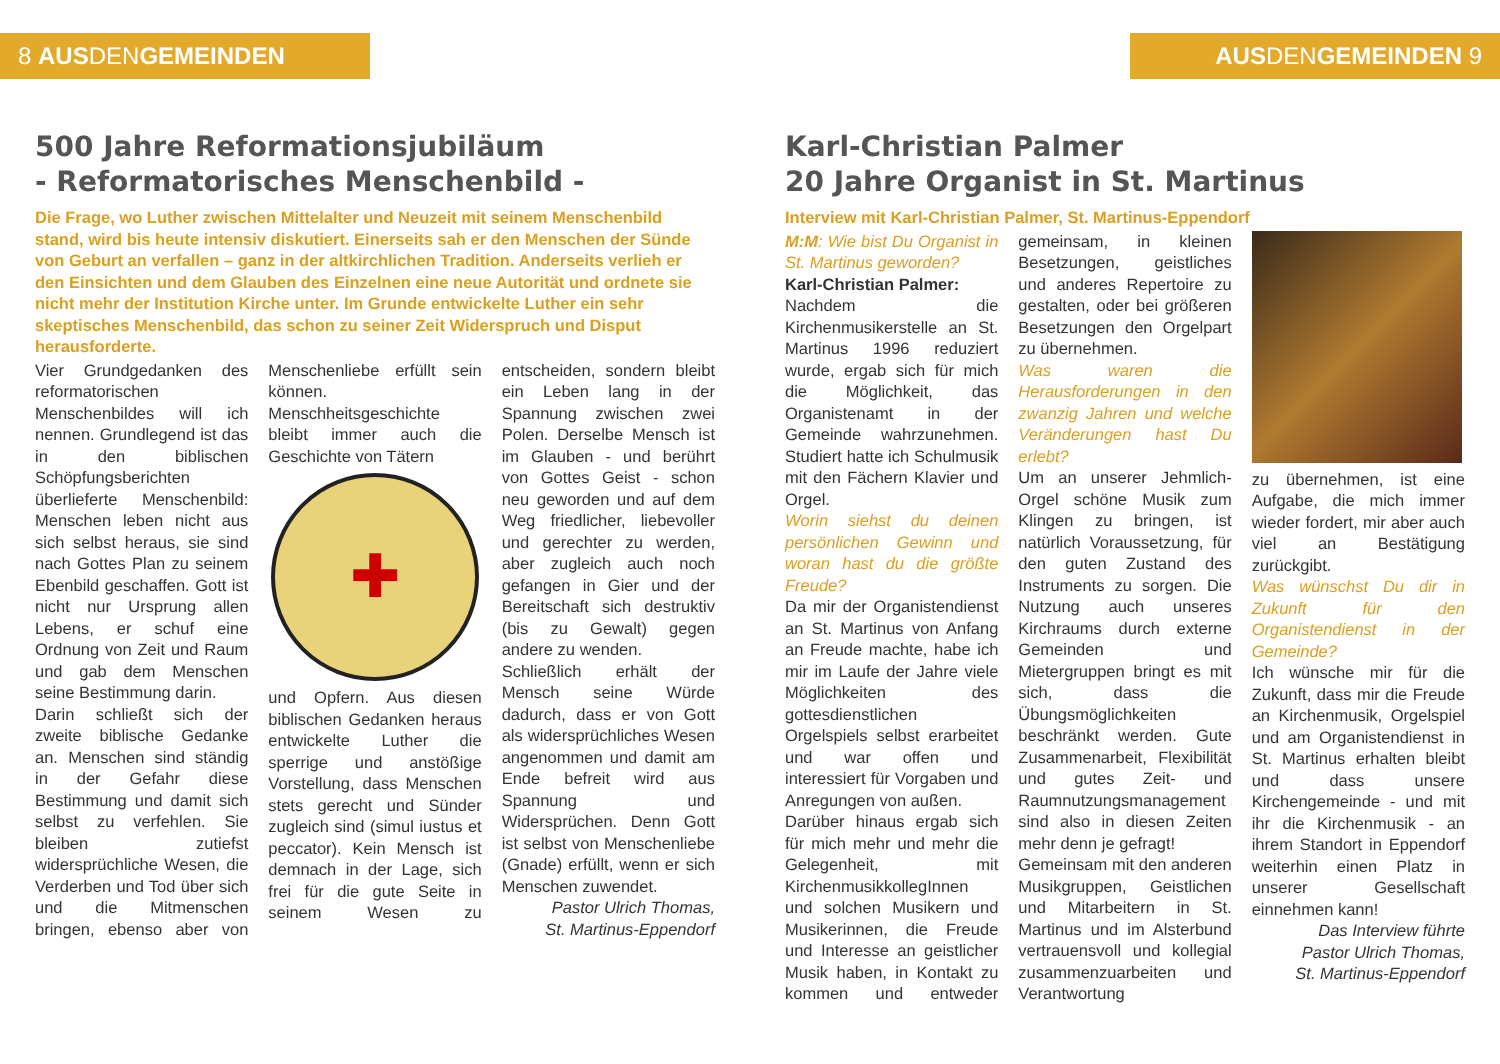8 AUS DEN GEMEINDEN
500 Jahre Reformationsjubiläum
- Reformatorisches Menschenbild -
Die Frage, wo Luther zwischen Mittelalter und Neuzeit mit seinem Menschenbild stand, wird bis heute intensiv diskutiert. Einerseits sah er den Menschen der Sünde von Geburt an verfallen – ganz in der altkirchlichen Tradition. Anderseits verlieh er den Einsichten und dem Glauben des Einzelnen eine neue Autorität und ordnete sie nicht mehr der Institution Kirche unter. Im Grunde entwickelte Luther ein sehr skeptisches Menschenbild, das schon zu seiner Zeit Widerspruch und Disput herausforderte.
Vier Grundgedanken des reformatorischen Menschenbildes will ich nennen. Grundlegend ist das in den biblischen Schöpfungsberichten überlieferte Menschenbild: Menschen leben nicht aus sich selbst heraus, sie sind nach Gottes Plan zu seinem Ebenbild geschaffen. Gott ist nicht nur Ursprung allen Lebens, er schuf eine Ordnung von Zeit und Raum und gab dem Menschen seine Bestimmung darin.
Darin schließt sich der zweite biblische Gedanke an. Menschen sind ständig in der Gefahr diese Bestimmung und damit sich selbst zu verfehlen. Sie bleiben zutiefst widersprüchliche Wesen, die Verderben und Tod über sich und die Mitmenschen bringen, ebenso aber von Menschenliebe erfüllt sein können. Menschheitsgeschichte bleibt immer auch die Geschichte von Tätern
✚
und Opfern. Aus diesen biblischen Gedanken heraus entwickelte Luther die sperrige und anstößige Vorstellung, dass Menschen stets gerecht und Sünder zugleich sind (simul iustus et peccator). Kein Mensch ist demnach in der Lage, sich frei für die gute Seite in seinem Wesen zu entscheiden, sondern bleibt ein Leben lang in der Spannung zwischen zwei Polen. Derselbe Mensch ist im Glauben - und berührt von Gottes Geist - schon neu geworden und auf dem Weg friedlicher, liebevoller und gerechter zu werden, aber zugleich auch noch gefangen in Gier und der Bereitschaft sich destruktiv (bis zu Gewalt) gegen andere zu wenden.
Schließlich erhält der Mensch seine Würde dadurch, dass er von Gott als widersprüchliches Wesen angenommen und damit am Ende befreit wird aus Spannung und Widersprüchen. Denn Gott ist selbst von Menschenliebe (Gnade) erfüllt, wenn er sich Menschen zuwendet.
Pastor Ulrich Thomas,
St. Martinus-Eppendorf
AUS DEN GEMEINDEN 9
Karl-Christian Palmer
20 Jahre Organist in St. Martinus
Interview mit Karl-Christian Palmer, St. Martinus-Eppendorf
M:M: Wie bist Du Organist in St. Martinus geworden?
Karl-Christian Palmer:
Nachdem die Kirchenmusikerstelle an St. Martinus 1996 reduziert wurde, ergab sich für mich die Möglichkeit, das Organistenamt in der Gemeinde wahrzunehmen. Studiert hatte ich Schulmusik mit den Fächern Klavier und Orgel.
Worin siehst du deinen persönlichen Gewinn und woran hast du die größte Freude?
Da mir der Organistendienst an St. Martinus von Anfang an Freude machte, habe ich mir im Laufe der Jahre viele Möglichkeiten des gottesdienstlichen Orgelspiels selbst erarbeitet und war offen und interessiert für Vorgaben und Anregungen von außen.
Darüber hinaus ergab sich für mich mehr und mehr die Gelegenheit, mit KirchenmusikkollegInnen und solchen Musikern und Musikerinnen, die Freude und Interesse an geistlicher Musik haben, in Kontakt zu kommen und entweder gemeinsam, in kleinen Besetzungen, geistliches und anderes Repertoire zu gestalten, oder bei größeren Besetzungen den Orgelpart zu übernehmen.
Was waren die Herausforderungen in den zwanzig Jahren und welche Veränderungen hast Du erlebt?
Um an unserer Jehmlich-Orgel schöne Musik zum Klingen zu bringen, ist natürlich Voraussetzung, für den guten Zustand des Instruments zu sorgen. Die Nutzung auch unseres Kirchraums durch externe Gemeinden und Mietergruppen bringt es mit sich, dass die Übungsmöglichkeiten beschränkt werden. Gute Zusammenarbeit, Flexibilität und gutes Zeit- und Raumnutzungsmanagement sind also in diesen Zeiten mehr denn je gefragt!
Gemeinsam mit den anderen Musikgruppen, Geistlichen und Mitarbeitern in St. Martinus und im Alsterbund vertrauensvoll und kollegial zusammenzuarbeiten und Verantwortung
zu übernehmen, ist eine Aufgabe, die mich immer wieder fordert, mir aber auch viel an Bestätigung zurückgibt.
Was wünschst Du dir in Zukunft für den Organistendienst in der Gemeinde?
Ich wünsche mir für die Zukunft, dass mir die Freude an Kirchenmusik, Orgelspiel und am Organistendienst in St. Martinus erhalten bleibt und dass unsere Kirchengemeinde - und mit ihr die Kirchenmusik - an ihrem Standort in Eppendorf weiterhin einen Platz in unserer Gesellschaft einnehmen kann!
Das Interview führte
Pastor Ulrich Thomas,
St. Martinus-Eppendorf